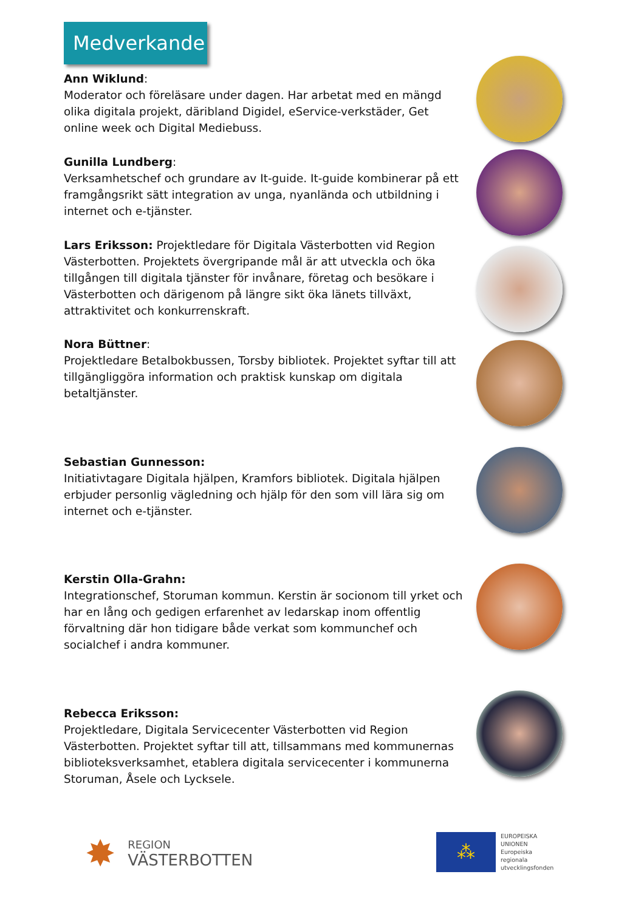Medverkande
Ann Wiklund:
Moderator och föreläsare under dagen. Har arbetat med en mängd olika digitala projekt, däribland Digidel, eService-verkstäder, Get online week och Digital Mediebuss.
Gunilla Lundberg:
Verksamhetschef och grundare av It-guide. It-guide kombinerar på ett framgångsrikt sätt integration av unga, nyanlända och utbildning i internet och e-tjänster.
Lars Eriksson: Projektledare för Digitala Västerbotten vid Region Västerbotten. Projektets övergripande mål är att utveckla och öka tillgången till digitala tjänster för invånare, företag och besökare i Västerbotten och därigenom på längre sikt öka länets tillväxt, attraktivitet och konkurrenskraft.
Nora Büttner:
Projektledare Betalbokbussen, Torsby bibliotek. Projektet syftar till att tillgängliggöra information och praktisk kunskap om digitala betaltjänster.
Sebastian Gunnesson:
Initiativtagare Digitala hjälpen, Kramfors bibliotek. Digitala hjälpen erbjuder personlig vägledning och hjälp för den som vill lära sig om internet och e-tjänster.
Kerstin Olla-Grahn:
Integrationschef, Storuman kommun. Kerstin är socionom till yrket och har en lång och gedigen erfarenhet av ledarskap inom offentlig förvaltning där hon tidigare både verkat som kommunchef och socialchef i andra kommuner.
Rebecca Eriksson:
Projektledare, Digitala Servicecenter Västerbotten vid Region Västerbotten. Projektet syftar till att, tillsammans med kommunernas biblioteksverksamhet, etablera digitala servicecenter i kommunerna Storuman, Åsele och Lycksele.
✸
REGION
VÄSTERBOTTEN
⁂
EUROPEISKA
UNIONEN
Europeiska
regionala
utvecklingsfonden